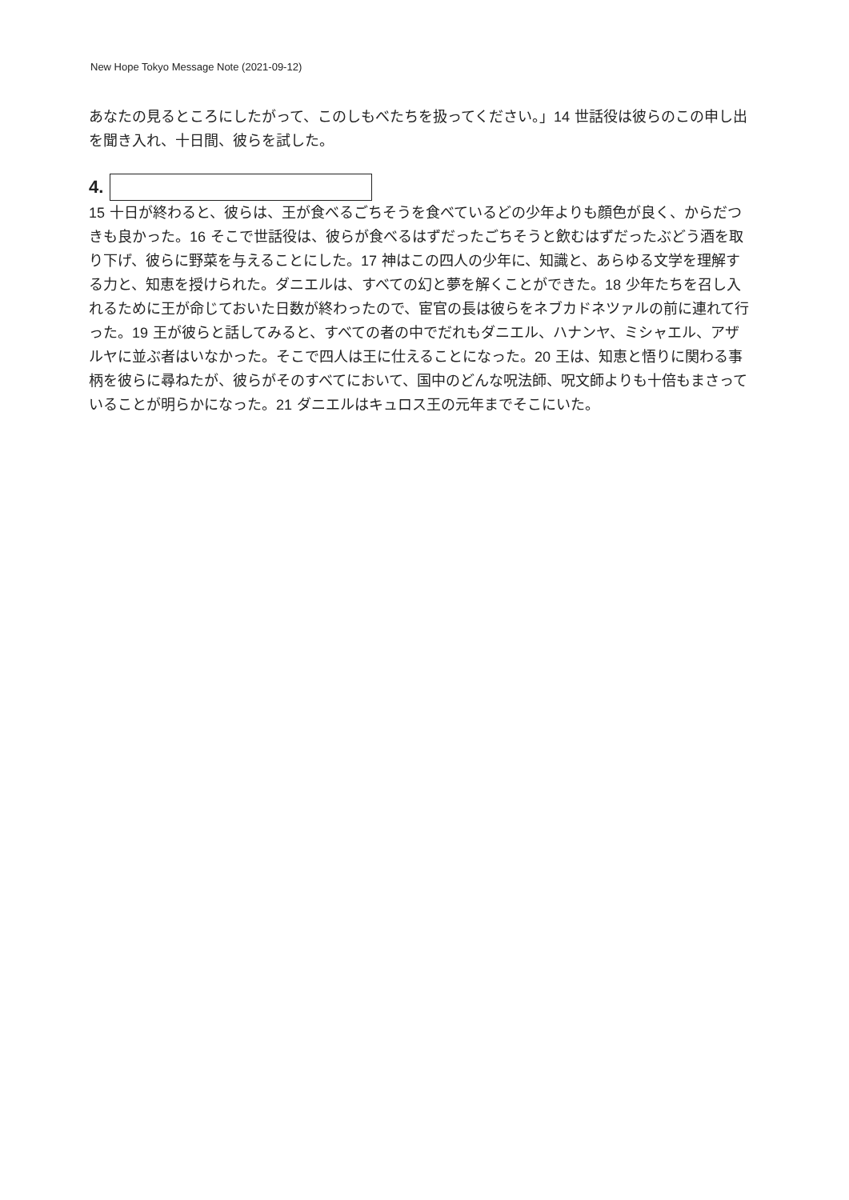New Hope Tokyo Message Note (2021-09-12)
あなたの見るところにしたがって、このしもべたちを扱ってください。」14 世話役は彼らのこの申し出を聞き入れ、十日間、彼らを試した。
4.
15 十日が終わると、彼らは、王が食べるごちそうを食べているどの少年よりも顔色が良く、からだつきも良かった。16 そこで世話役は、彼らが食べるはずだったごちそうと飲むはずだったぶどう酒を取り下げ、彼らに野菜を与えることにした。17 神はこの四人の少年に、知識と、あらゆる文学を理解する力と、知恵を授けられた。ダニエルは、すべての幻と夢を解くことができた。18 少年たちを召し入れるために王が命じておいた日数が終わったので、宦官の長は彼らをネブカドネツァルの前に連れて行った。19 王が彼らと話してみると、すべての者の中でだれもダニエル、ハナンヤ、ミシャエル、アザルヤに並ぶ者はいなかった。そこで四人は王に仕えることになった。20 王は、知恵と悟りに関わる事柄を彼らに尋ねたが、彼らがそのすべてにおいて、国中のどんな呪法師、呪文師よりも十倍もまさっていることが明らかになった。21 ダニエルはキュロス王の元年までそこにいた。